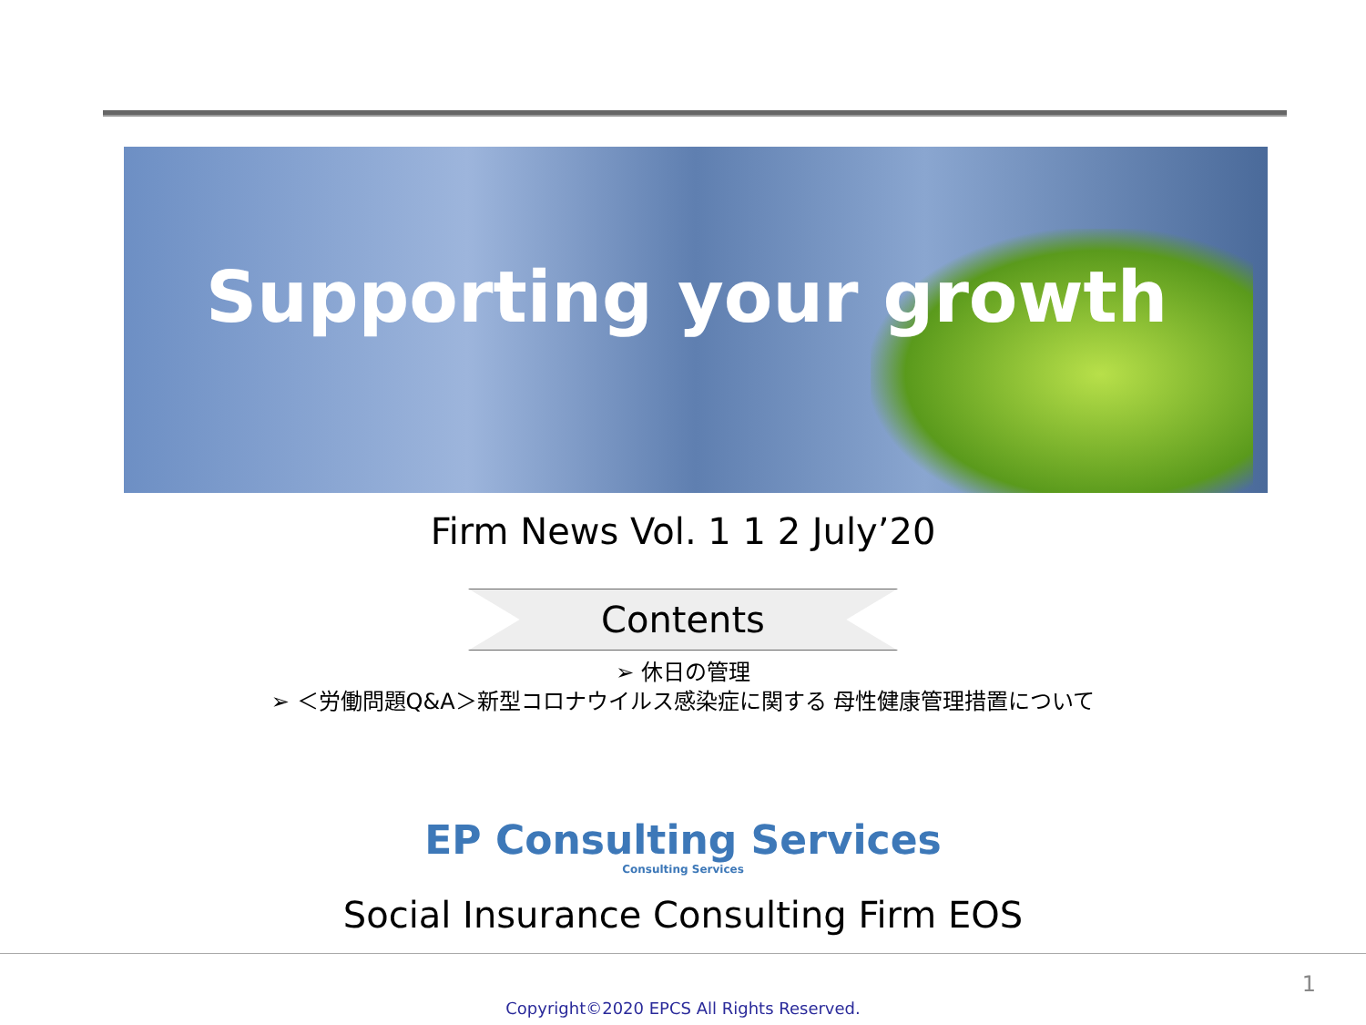Supporting your growth
Firm News Vol. 1 1 2 July’20
Contents
➢ 休日の管理
➢ ＜労働問題Q&A＞新型コロナウイルス感染症に関する 母性健康管理措置について
EP Consulting Services
Consulting Services
Social Insurance Consulting Firm EOS
1
Copyright©2020 EPCS All Rights Reserved.